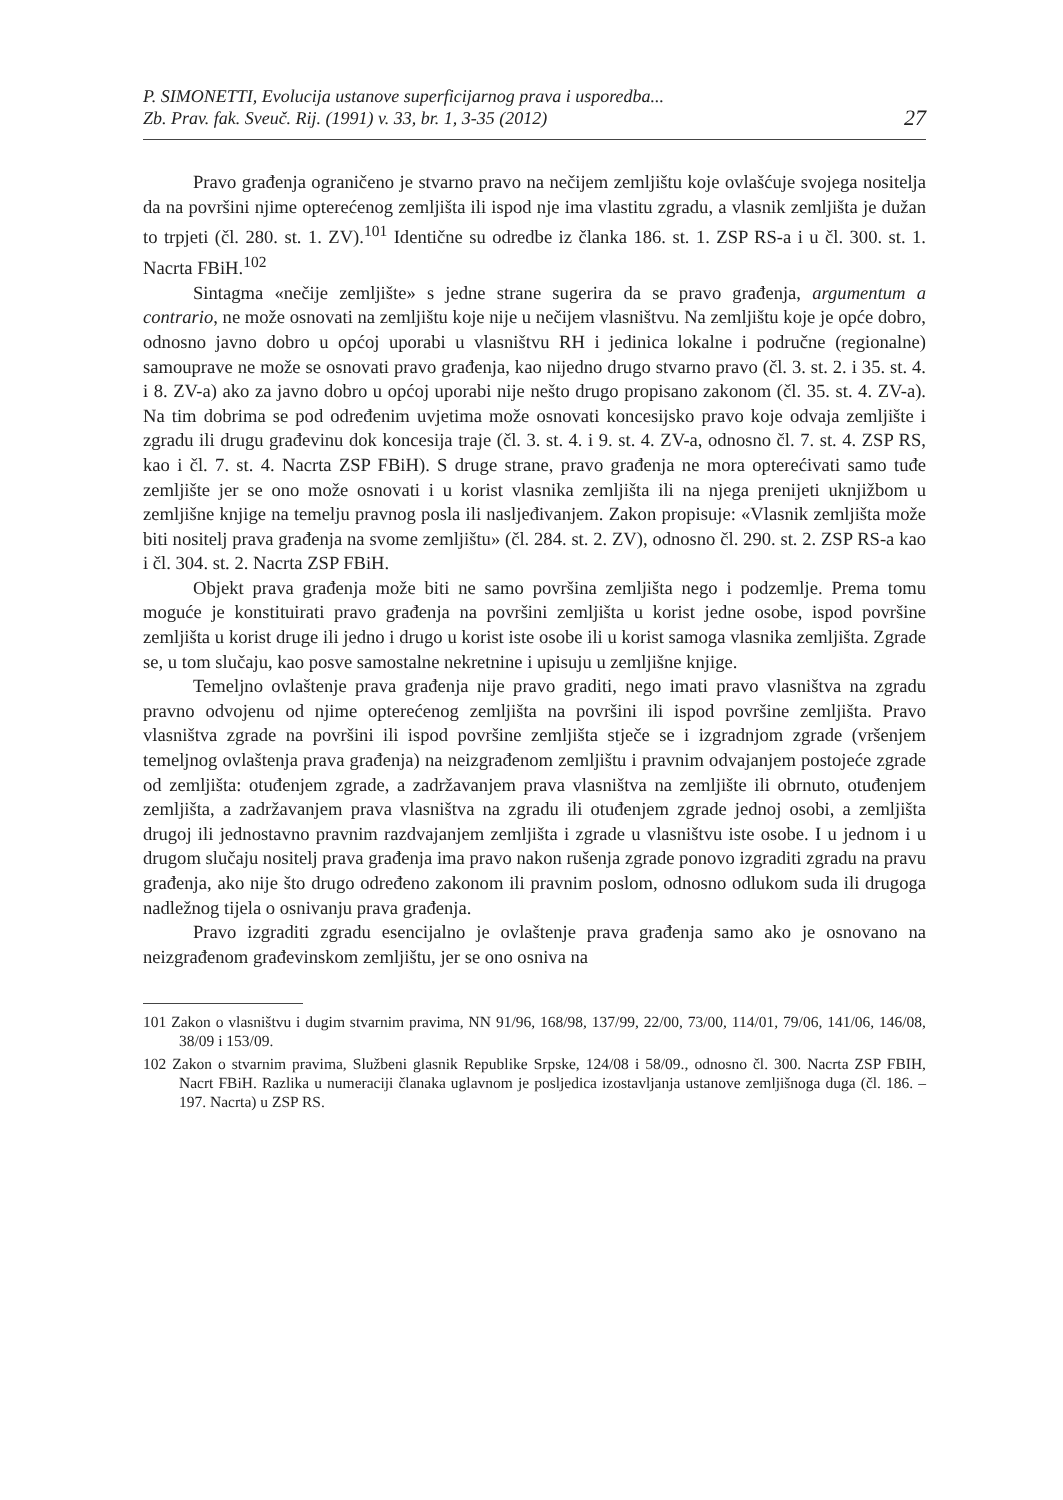P. SIMONETTI, Evolucija ustanove superficijarnog prava i usporedba...
Zb. Prav. fak. Sveuč. Rij. (1991) v. 33, br. 1, 3-35 (2012)
27
Pravo građenja ograničeno je stvarno pravo na nečijem zemljištu koje ovlašćuje svojega nositelja da na površini njime opterećenog zemljišta ili ispod nje ima vlastitu zgradu, a vlasnik zemljišta je dužan to trpjeti (čl. 280. st. 1. ZV).<sup>101</sup> Identične su odredbe iz članka 186. st. 1. ZSP RS-a i u čl. 300. st. 1. Nacrta FBiH.<sup>102</sup>
Sintagma «nečije zemljište» s jedne strane sugerira da se pravo građenja, argumentum a contrario, ne može osnovati na zemljištu koje nije u nečijem vlasništvu. Na zemljištu koje je opće dobro, odnosno javno dobro u općoj uporabi u vlasništvu RH i jedinica lokalne i područne (regionalne) samouprave ne može se osnovati pravo građenja, kao nijedno drugo stvarno pravo (čl. 3. st. 2. i 35. st. 4. i 8. ZV-a) ako za javno dobro u općoj uporabi nije nešto drugo propisano zakonom (čl. 35. st. 4. ZV-a). Na tim dobrima se pod određenim uvjetima može osnovati koncesijsko pravo koje odvaja zemljište i zgradu ili drugu građevinu dok koncesija traje (čl. 3. st. 4. i 9. st. 4. ZV-a, odnosno čl. 7. st. 4. ZSP RS, kao i čl. 7. st. 4. Nacrta ZSP FBiH). S druge strane, pravo građenja ne mora opterećivati samo tuđe zemljište jer se ono može osnovati i u korist vlasnika zemljišta ili na njega prenijeti uknjižbom u zemljišne knjige na temelju pravnog posla ili nasljeđivanjem. Zakon propisuje: «Vlasnik zemljišta može biti nositelj prava građenja na svome zemljištu» (čl. 284. st. 2. ZV), odnosno čl. 290. st. 2. ZSP RS-a kao i čl. 304. st. 2. Nacrta ZSP FBiH.
Objekt prava građenja može biti ne samo površina zemljišta nego i podzemlje. Prema tomu moguće je konstituirati pravo građenja na površini zemljišta u korist jedne osobe, ispod površine zemljišta u korist druge ili jedno i drugo u korist iste osobe ili u korist samoga vlasnika zemljišta. Zgrade se, u tom slučaju, kao posve samostalne nekretnine i upisuju u zemljišne knjige.
Temeljno ovlaštenje prava građenja nije pravo graditi, nego imati pravo vlasništva na zgradu pravno odvojenu od njime opterećenog zemljišta na površini ili ispod površine zemljišta. Pravo vlasništva zgrade na površini ili ispod površine zemljišta stječe se i izgradnjom zgrade (vršenjem temeljnog ovlaštenja prava građenja) na neizgrađenom zemljištu i pravnim odvajanjem postojeće zgrade od zemljišta: otuđenjem zgrade, a zadržavanjem prava vlasništva na zemljište ili obrnuto, otuđenjem zemljišta, a zadržavanjem prava vlasništva na zgradu ili otuđenjem zgrade jednoj osobi, a zemljišta drugoj ili jednostavno pravnim razdvajanjem zemljišta i zgrade u vlasništvu iste osobe. I u jednom i u drugom slučaju nositelj prava građenja ima pravo nakon rušenja zgrade ponovo izgraditi zgradu na pravu građenja, ako nije što drugo određeno zakonom ili pravnim poslom, odnosno odlukom suda ili drugoga nadležnog tijela o osnivanju prava građenja.
Pravo izgraditi zgradu esencijalno je ovlaštenje prava građenja samo ako je osnovano na neizgrađenom građevinskom zemljištu, jer se ono osniva na
101 Zakon o vlasništvu i dugim stvarnim pravima, NN 91/96, 168/98, 137/99, 22/00, 73/00, 114/01, 79/06, 141/06, 146/08, 38/09 i 153/09.
102 Zakon o stvarnim pravima, Službeni glasnik Republike Srpske, 124/08 i 58/09., odnosno čl. 300. Nacrta ZSP FBIH, Nacrt FBiH. Razlika u numeraciji članaka uglavnom je posljedica izostavljanja ustanove zemljišnoga duga (čl. 186. – 197. Nacrta) u ZSP RS.